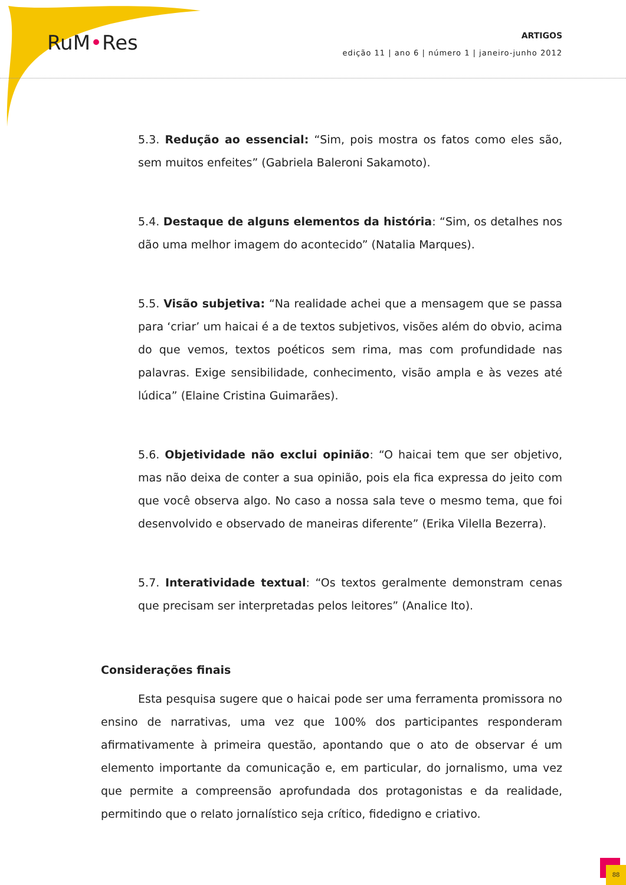RuM•Res
ARTIGOS
edição 11 | ano 6 | número 1 | janeiro-junho 2012
5.3. Redução ao essencial: “Sim, pois mostra os fatos como eles são, sem muitos enfeites” (Gabriela Baleroni Sakamoto).
5.4. Destaque de alguns elementos da história: “Sim, os detalhes nos dão uma melhor imagem do acontecido” (Natalia Marques).
5.5. Visão subjetiva: “Na realidade achei que a mensagem que se passa para ‘criar’ um haicai é a de textos subjetivos, visões além do obvio, acima do que vemos, textos poéticos sem rima, mas com profundidade nas palavras. Exige sensibilidade, conhecimento, visão ampla e às vezes até lúdica” (Elaine Cristina Guimarães).
5.6. Objetividade não exclui opinião: “O haicai tem que ser objetivo, mas não deixa de conter a sua opinião, pois ela fica expressa do jeito com que você observa algo. No caso a nossa sala teve o mesmo tema, que foi desenvolvido e observado de maneiras diferente” (Erika Vilella Bezerra).
5.7. Interatividade textual: “Os textos geralmente demonstram cenas que precisam ser interpretadas pelos leitores” (Analice Ito).
Considerações finais
Esta pesquisa sugere que o haicai pode ser uma ferramenta promissora no ensino de narrativas, uma vez que 100% dos participantes responderam afirmativamente à primeira questão, apontando que o ato de observar é um elemento importante da comunicação e, em particular, do jornalismo, uma vez que permite a compreensão aprofundada dos protagonistas e da realidade, permitindo que o relato jornalístico seja crítico, fidedigno e criativo.
88